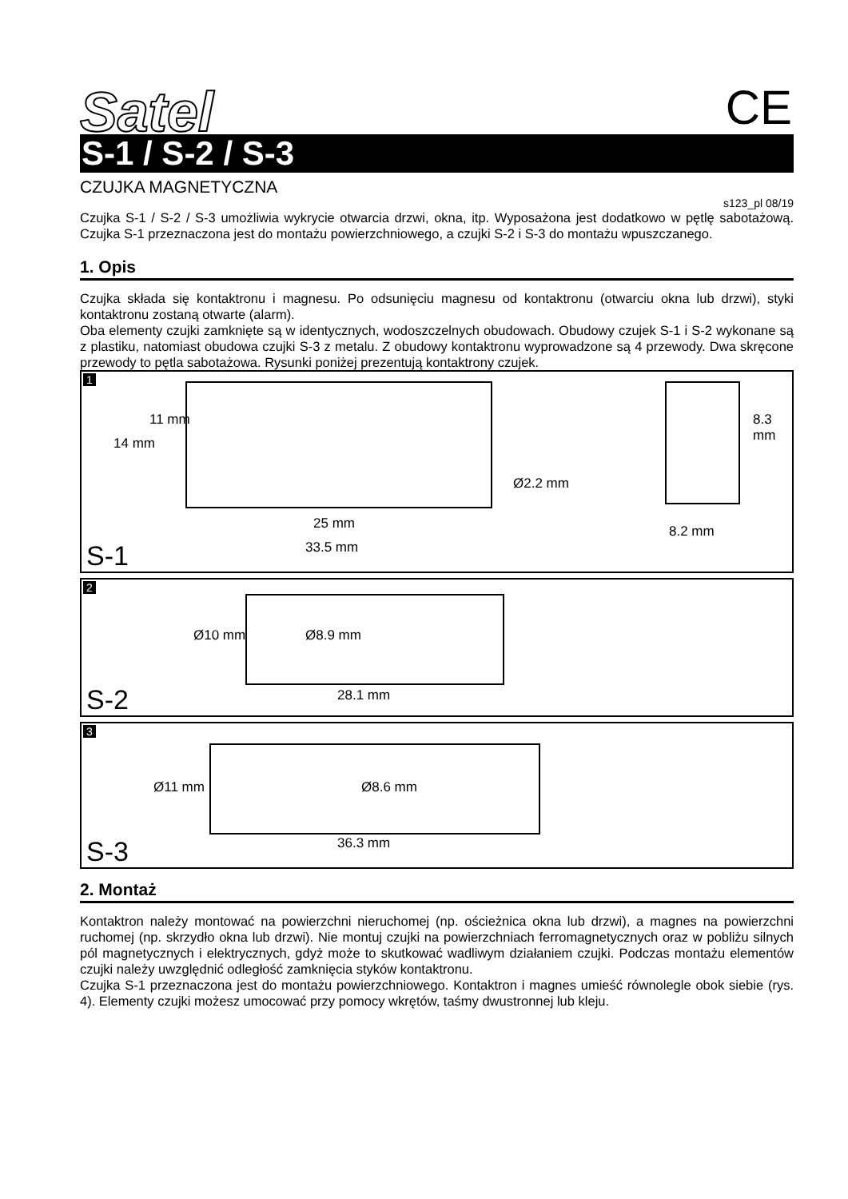Satel CE
S-1 / S-2 / S-3
CZUJKA MAGNETYCZNA
s123_pl 08/19
Czujka S-1 / S-2 / S-3 umożliwia wykrycie otwarcia drzwi, okna, itp. Wyposażona jest dodatkowo w pętlę sabotażową. Czujka S-1 przeznaczona jest do montażu powierzchniowego, a czujki S-2 i S-3 do montażu wpuszczanego.
1. Opis
Czujka składa się kontaktronu i magnesu. Po odsunięciu magnesu od kontaktronu (otwarciu okna lub drzwi), styki kontaktronu zostaną otwarte (alarm).
Oba elementy czujki zamknięte są w identycznych, wodoszczelnych obudowach. Obudowy czujek S-1 i S-2 wykonane są z plastiku, natomiast obudowa czujki S-3 z metalu. Z obudowy kontaktronu wyprowadzone są 4 przewody. Dwa skręcone przewody to pętla sabotażowa. Rysunki poniżej prezentują kontaktrony czujek.
1
14 mm
11 mm
Ø2.2 mm
25 mm
33.5 mm
8.3 mm
8.2 mm
S-1
2
Ø10 mm Ø8.9 mm
28.1 mm S-2
3
Ø11 mm Ø8.6 mm
36.3 mm S-3
2. Montaż
Kontaktron należy montować na powierzchni nieruchomej (np. ościeżnica okna lub drzwi), a magnes na powierzchni ruchomej (np. skrzydło okna lub drzwi). Nie montuj czujki na powierzchniach ferromagnetycznych oraz w pobliżu silnych pól magnetycznych i elektrycznych, gdyż może to skutkować wadliwym działaniem czujki. Podczas montażu elementów czujki należy uwzględnić odległość zamknięcia styków kontaktronu.
Czujka S-1 przeznaczona jest do montażu powierzchniowego. Kontaktron i magnes umieść równolegle obok siebie (rys. 4). Elementy czujki możesz umocować przy pomocy wkrętów, taśmy dwustronnej lub kleju.